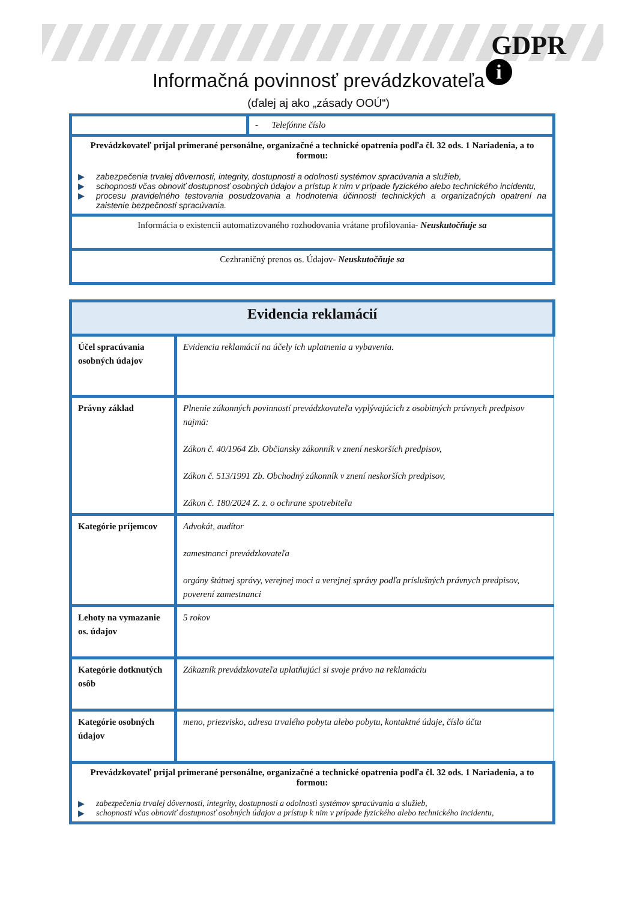GDPR
i
Informačná povinnosť prevádzkovateľa
(ďalej aj ako „zásady OOÚ“)
| | - Telefónne číslo |
| Prevádzkovateľ prijal primerané personálne, organizačné a technické opatrenia podľa čl. 32 ods. 1 Nariadenia, a to formou: ▶ zabezpečenia trvalej dôvernosti, integrity, dostupnosti a odolnosti systémov spracúvania a služieb, ▶ schopnosti včas obnoviť dostupnosť osobných údajov a prístup k nim v prípade fyzického alebo technického incidentu, ▶ procesu pravidelného testovania posudzovania a hodnotenia účinnosti technických a organizačných opatrení na zaistenie bezpečnosti spracúvania. | |
| Informácia o existencii automatizovaného rozhodovania vrátane profilovania - Neuskutočňuje sa | |
| Cezhraničný prenos os. Údajov - Neuskutočňuje sa | |
| Evidencia reklamácií | |
| Účel spracúvania osobných údajov | Evidencia reklamácií na účely ich uplatnenia a vybavenia. |
| Právny základ | Plnenie zákonných povinností prevádzkovateľa vyplývajúcich z osobitných právnych predpisov najmä: Zákon č. 40/1964 Zb. Občiansky zákonník v znení neskorších predpisov, Zákon č. 513/1991 Zb. Obchodný zákonník v znení neskorších predpisov, Zákon č. 180/2024 Z. z. o ochrane spotrebiteľa |
| Kategórie príjemcov | Advokát, audítor zamestnanci prevádzkovateľa orgány štátnej správy, verejnej moci a verejnej správy podľa príslušných právnych predpisov, poverení zamestnanci |
| Lehoty na vymazanie os. údajov | 5 rokov |
| Kategórie dotknutých osôb | Zákazník prevádzkovateľa uplatňujúci si svoje právo na reklamáciu |
| Kategórie osobných údajov | meno, priezvisko, adresa trvalého pobytu alebo pobytu, kontaktné údaje, číslo účtu |
| Prevádzkovateľ prijal primerané personálne, organizačné a technické opatrenia podľa čl. 32 ods. 1 Nariadenia, a to formou: ▶ zabezpečenia trvalej dôvernosti, integrity, dostupnosti a odolnosti systémov spracúvania a služieb, ▶ schopnosti včas obnoviť dostupnosť osobných údajov a prístup k nim v prípade fyzického alebo technického incidentu, | |